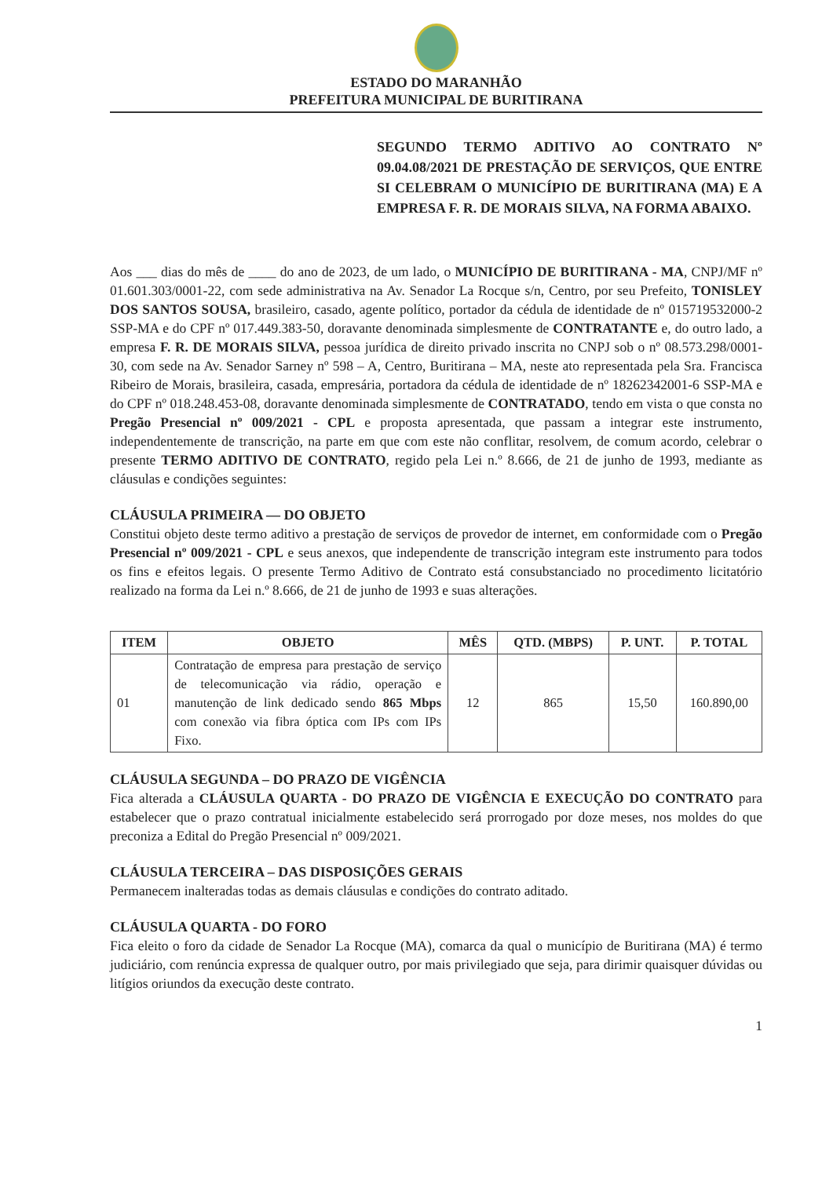ESTADO DO MARANHÃO
PREFEITURA MUNICIPAL DE BURITIRANA
SEGUNDO TERMO ADITIVO AO CONTRATO Nº 09.04.08/2021 DE PRESTAÇÃO DE SERVIÇOS, QUE ENTRE SI CELEBRAM O MUNICÍPIO DE BURITIRANA (MA) E A EMPRESA F. R. DE MORAIS SILVA, NA FORMA ABAIXO.
Aos ___ dias do mês de ____ do ano de 2023, de um lado, o MUNICÍPIO DE BURITIRANA - MA, CNPJ/MF nº 01.601.303/0001-22, com sede administrativa na Av. Senador La Rocque s/n, Centro, por seu Prefeito, TONISLEY DOS SANTOS SOUSA, brasileiro, casado, agente político, portador da cédula de identidade de nº 015719532000-2 SSP-MA e do CPF nº 017.449.383-50, doravante denominada simplesmente de CONTRATANTE e, do outro lado, a empresa F. R. DE MORAIS SILVA, pessoa jurídica de direito privado inscrita no CNPJ sob o nº 08.573.298/0001-30, com sede na Av. Senador Sarney nº 598 – A, Centro, Buritirana – MA, neste ato representada pela Sra. Francisca Ribeiro de Morais, brasileira, casada, empresária, portadora da cédula de identidade de nº 18262342001-6 SSP-MA e do CPF nº 018.248.453-08, doravante denominada simplesmente de CONTRATADO, tendo em vista o que consta no Pregão Presencial nº 009/2021 - CPL e proposta apresentada, que passam a integrar este instrumento, independentemente de transcrição, na parte em que com este não conflitar, resolvem, de comum acordo, celebrar o presente TERMO ADITIVO DE CONTRATO, regido pela Lei n.º 8.666, de 21 de junho de 1993, mediante as cláusulas e condições seguintes:
CLÁUSULA PRIMEIRA — DO OBJETO
Constitui objeto deste termo aditivo a prestação de serviços de provedor de internet, em conformidade com o Pregão Presencial nº 009/2021 - CPL e seus anexos, que independente de transcrição integram este instrumento para todos os fins e efeitos legais. O presente Termo Aditivo de Contrato está consubstanciado no procedimento licitatório realizado na forma da Lei n.º 8.666, de 21 de junho de 1993 e suas alterações.
| ITEM | OBJETO | MÊS | QTD. (MBPS) | P. UNT. | P. TOTAL |
| --- | --- | --- | --- | --- | --- |
| 01 | Contratação de empresa para prestação de serviço de telecomunicação via rádio, operação e manutenção de link dedicado sendo 865 Mbps com conexão via fibra óptica com IPs com IPs Fixo. | 12 | 865 | 15,50 | 160.890,00 |
CLÁUSULA SEGUNDA – DO PRAZO DE VIGÊNCIA
Fica alterada a CLÁUSULA QUARTA - DO PRAZO DE VIGÊNCIA E EXECUÇÃO DO CONTRATO para estabelecer que o prazo contratual inicialmente estabelecido será prorrogado por doze meses, nos moldes do que preconiza a Edital do Pregão Presencial nº 009/2021.
CLÁUSULA TERCEIRA – DAS DISPOSIÇÕES GERAIS
Permanecem inalteradas todas as demais cláusulas e condições do contrato aditado.
CLÁUSULA QUARTA - DO FORO
Fica eleito o foro da cidade de Senador La Rocque (MA), comarca da qual o município de Buritirana (MA) é termo judiciário, com renúncia expressa de qualquer outro, por mais privilegiado que seja, para dirimir quaisquer dúvidas ou litígios oriundos da execução deste contrato.
1